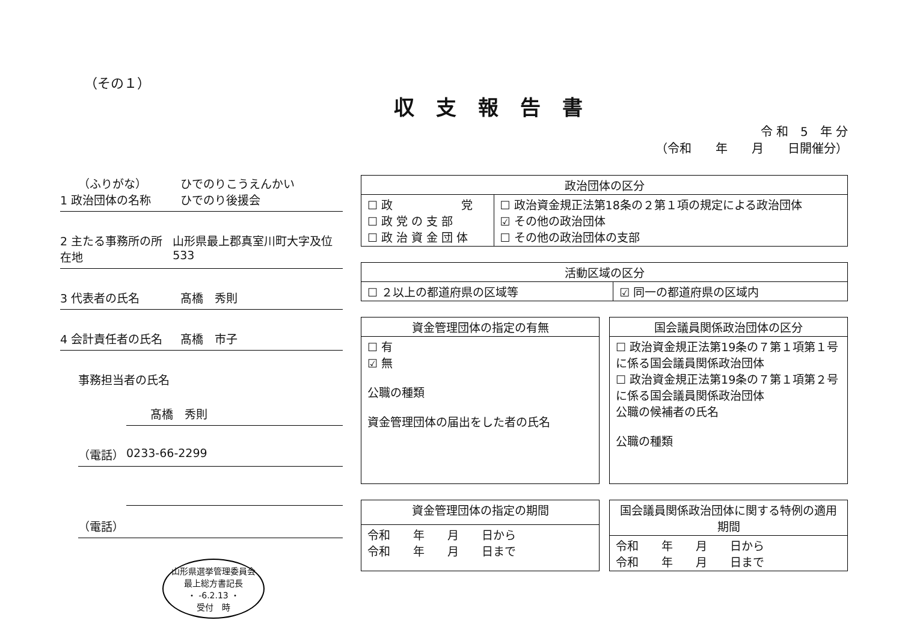（その１）
収支報告書
令 和　5　年 分
（令和　　年　　月　　日開催分）
（ふりがな） ひでのりこうえんかい
1 政治団体の名称 ひでのり後援会
2 主たる事務所の所在地 山形県最上郡真室川町大字及位533
3 代表者の氏名 髙橋　秀則
4 会計責任者の氏名 髙橋　市子
事務担当者の氏名
髙橋　秀則
（電話） 0233-66-2299
（電話）
山形県選挙管理委員会
最上総方書記長
・ -6.2.13 ・
受付　時
| 政治団体の区分 | |
| --- | --- |
| ☐ 政 党 ☐ 政 党 の 支 部 ☐ 政 治 資 金 団 体 | ☐ 政治資金規正法第18条の２第１項の規定による政治団体 ☑ その他の政治団体 ☐ その他の政治団体の支部 |
| 活動区域の区分 | |
| --- | --- |
| ☐ ２以上の都道府県の区域等 | ☑ 同一の都道府県の区域内 |
| 資金管理団体の指定の有無 |
| --- |
| ☐ 有 ☑ 無 公職の種類 資金管理団体の届出をした者の氏名 |
| 国会議員関係政治団体の区分 |
| --- |
| ☐ 政治資金規正法第19条の７第１項第１号に係る国会議員関係政治団体 ☐ 政治資金規正法第19条の７第１項第２号に係る国会議員関係政治団体 公職の候補者の氏名 公職の種類 |
| 資金管理団体の指定の期間 |
| --- |
| 令和 年 月 日から 令和 年 月 日まで |
| 国会議員関係政治団体に関する特例の適用期間 |
| --- |
| 令和 年 月 日から 令和 年 月 日まで |